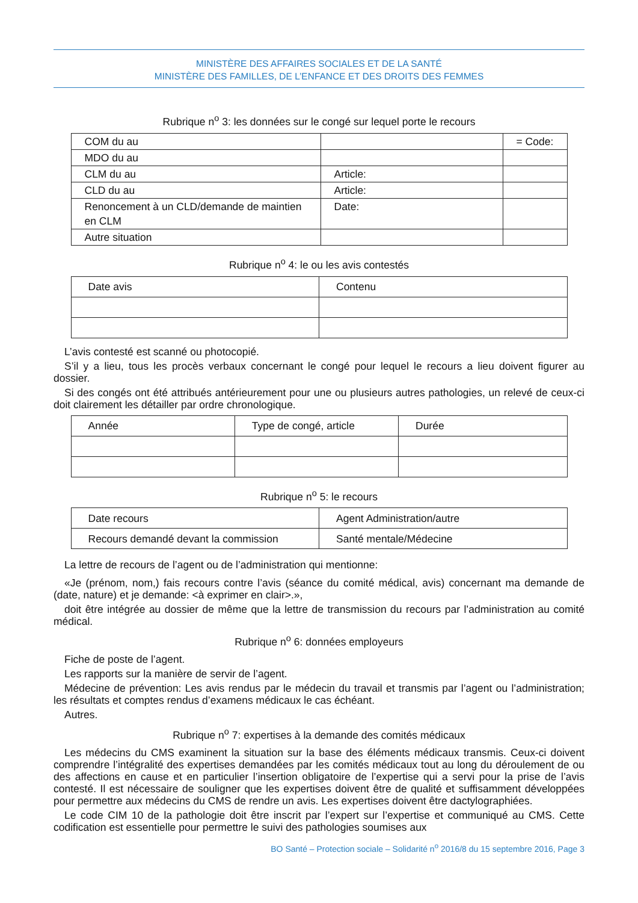MINISTÈRE DES AFFAIRES SOCIALES ET DE LA SANTÉ
MINISTÈRE DES FAMILLES, DE L’ENFANCE ET DES DROITS DES FEMMES
Rubrique n<sup>o</sup> 3: les données sur le congé sur lequel porte le recours
| COM du au | | = Code: |
| MDO du au | | |
| CLM du au | Article: | |
| CLD du au | Article: | |
| Renoncement à un CLD/demande de maintien en CLM | Date: | |
| Autre situation | | |
Rubrique n<sup>o</sup> 4: le ou les avis contestés
| Date avis | Contenu |
L’avis contesté est scanné ou photocopié.
S’il y a lieu, tous les procès verbaux concernant le congé pour lequel le recours a lieu doivent figurer au dossier.
Si des congés ont été attribués antérieurement pour une ou plusieurs autres pathologies, un relevé de ceux-ci doit clairement les détailler par ordre chronologique.
| Année | Type de congé, article | Durée |
Rubrique n<sup>o</sup> 5: le recours
| Date recours | Agent Administration/autre |
| Recours demandé devant la commission | Santé mentale/Médecine |
La lettre de recours de l’agent ou de l’administration qui mentionne:
«Je (prénom, nom,) fais recours contre l’avis (séance du comité médical, avis) concernant ma demande de (date, nature) et je demande: <à exprimer en clair>.»,
doit être intégrée au dossier de même que la lettre de transmission du recours par l’administration au comité médical.
Rubrique n<sup>o</sup> 6: données employeurs
Fiche de poste de l’agent.
Les rapports sur la manière de servir de l’agent.
Médecine de prévention: Les avis rendus par le médecin du travail et transmis par l’agent ou l’administration; les résultats et comptes rendus d’examens médicaux le cas échéant.
Autres.
Rubrique n<sup>o</sup> 7: expertises à la demande des comités médicaux
Les médecins du CMS examinent la situation sur la base des éléments médicaux transmis. Ceux-ci doivent comprendre l’intégralité des expertises demandées par les comités médicaux tout au long du déroulement de ou des affections en cause et en particulier l’insertion obligatoire de l’expertise qui a servi pour la prise de l’avis contesté. Il est nécessaire de souligner que les expertises doivent être de qualité et suffisamment développées pour permettre aux médecins du CMS de rendre un avis. Les expertises doivent être dactylographiées.
Le code CIM 10 de la pathologie doit être inscrit par l’expert sur l’expertise et communiqué au CMS. Cette codification est essentielle pour permettre le suivi des pathologies soumises aux
BO Santé – Protection sociale – Solidarité n<sup>o</sup> 2016/8 du 15 septembre 2016, Page 3